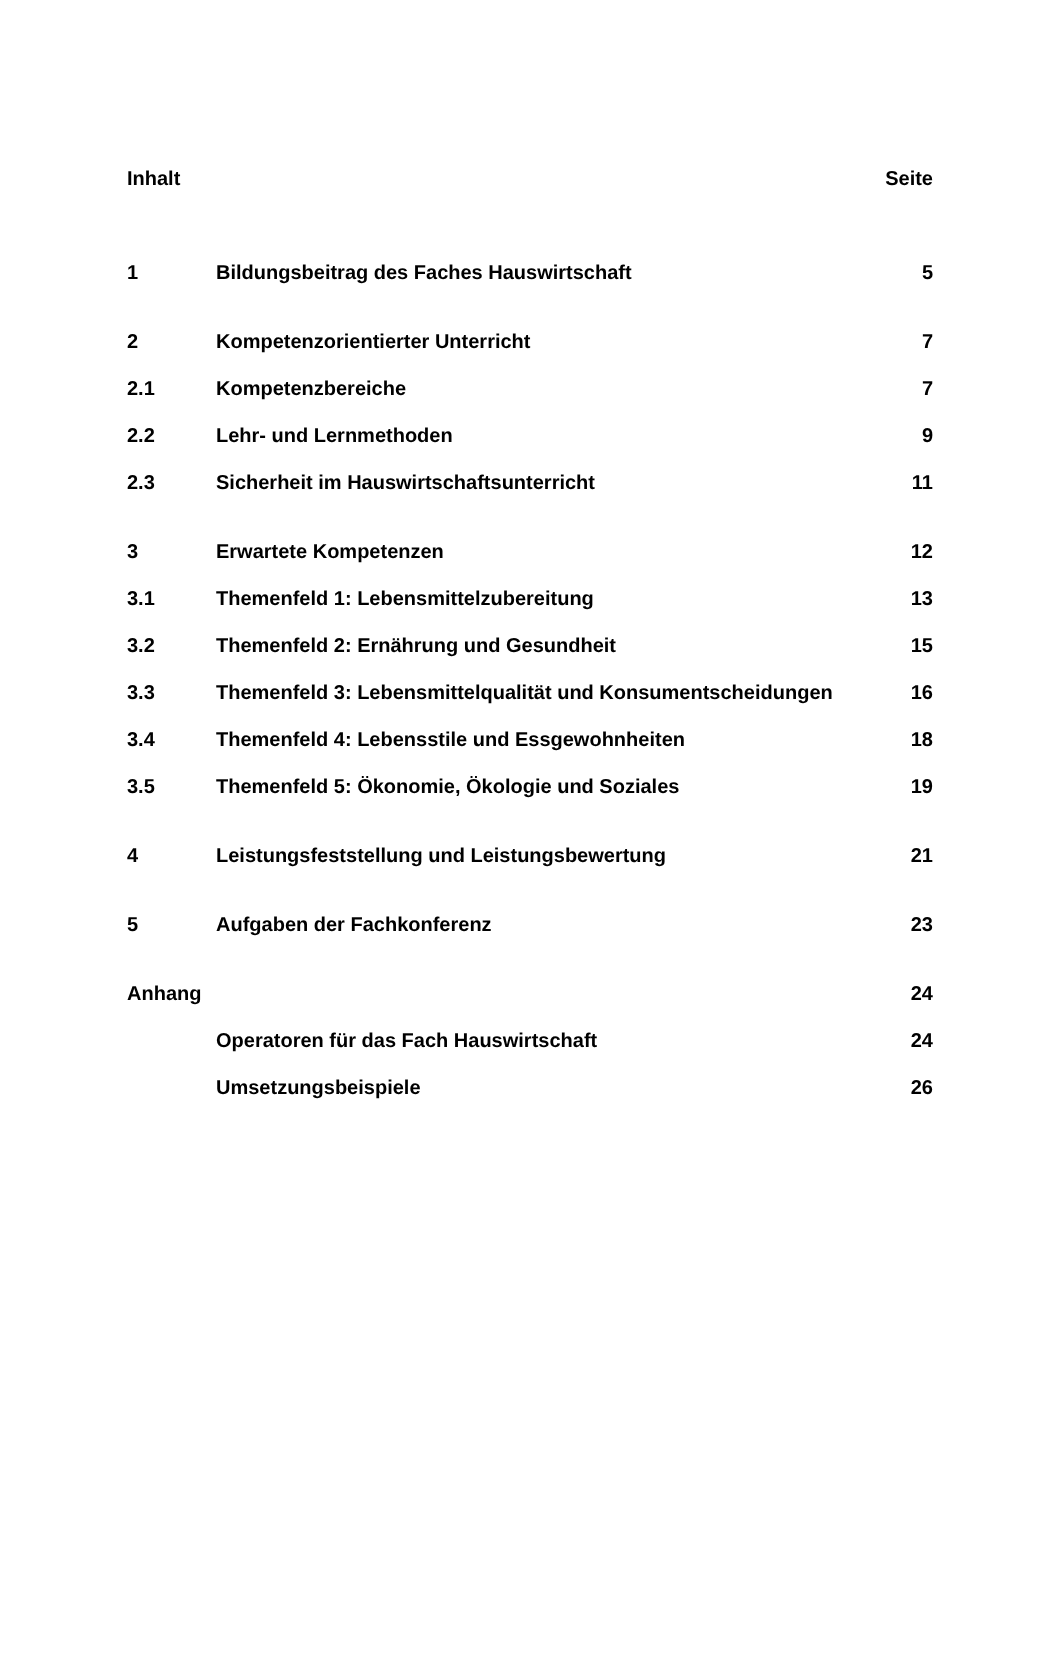| Inhalt | | Seite |
| 1 | Bildungsbeitrag des Faches Hauswirtschaft | 5 |
| 2 | Kompetenzorientierter Unterricht | 7 |
| 2.1 | Kompetenzbereiche | 7 |
| 2.2 | Lehr- und Lernmethoden | 9 |
| 2.3 | Sicherheit im Hauswirtschaftsunterricht | 11 |
| 3 | Erwartete Kompetenzen | 12 |
| 3.1 | Themenfeld 1: Lebensmittelzubereitung | 13 |
| 3.2 | Themenfeld 2: Ernährung und Gesundheit | 15 |
| 3.3 | Themenfeld 3: Lebensmittelqualität und Konsumentscheidungen | 16 |
| 3.4 | Themenfeld 4: Lebensstile und Essgewohnheiten | 18 |
| 3.5 | Themenfeld 5: Ökonomie, Ökologie und Soziales | 19 |
| 4 | Leistungsfeststellung und Leistungsbewertung | 21 |
| 5 | Aufgaben der Fachkonferenz | 23 |
| Anhang | | 24 |
| | Operatoren für das Fach Hauswirtschaft | 24 |
| | Umsetzungsbeispiele | 26 |